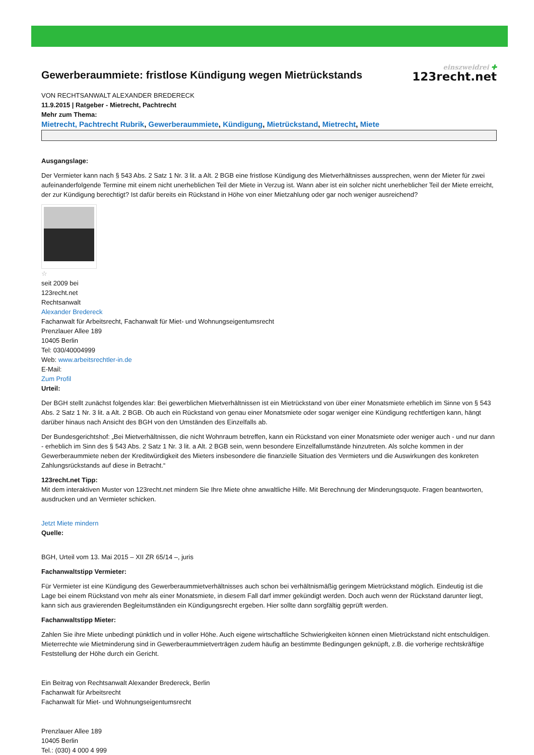einszweidrei ✚
123recht.net
Gewerberaummiete: fristlose Kündigung wegen Mietrückstands
VON RECHTSANWALT ALEXANDER BREDERECK
11.9.2015 | Ratgeber - Mietrecht, Pachtrecht
Mehr zum Thema:
Mietrecht, Pachtrecht Rubrik, Gewerberaummiete, Kündigung, Mietrückstand, Mietrecht, Miete
Ausgangslage:
Der Vermieter kann nach § 543 Abs. 2 Satz 1 Nr. 3 lit. a Alt. 2 BGB eine fristlose Kündigung des Mietverhältnisses aussprechen, wenn der Mieter für zwei aufeinanderfolgende Termine mit einem nicht unerheblichen Teil der Miete in Verzug ist. Wann aber ist ein solcher nicht unerheblicher Teil der Miete erreicht, der zur Kündigung berechtigt? Ist dafür bereits ein Rückstand in Höhe von einer Mietzahlung oder gar noch weniger ausreichend?
☆
seit 2009 bei
123recht.net
Rechtsanwalt
Alexander Bredereck
Fachanwalt für Arbeitsrecht, Fachanwalt für Miet- und Wohnungseigentumsrecht
Prenzlauer Allee 189
10405 Berlin
Tel: 030/40004999
Web: www.arbeitsrechtler-in.de
E-Mail:
Zum Profil
Urteil:
Der BGH stellt zunächst folgendes klar: Bei gewerblichen Mietverhältnissen ist ein Mietrückstand von über einer Monatsmiete erheblich im Sinne von § 543 Abs. 2 Satz 1 Nr. 3 lit. a Alt. 2 BGB. Ob auch ein Rückstand von genau einer Monatsmiete oder sogar weniger eine Kündigung rechtfertigen kann, hängt darüber hinaus nach Ansicht des BGH von den Umständen des Einzelfalls ab.
Der Bundesgerichtshof: „Bei Mietverhältnissen, die nicht Wohnraum betreffen, kann ein Rückstand von einer Monatsmiete oder weniger auch - und nur dann - erheblich im Sinn des § 543 Abs. 2 Satz 1 Nr. 3 lit. a Alt. 2 BGB sein, wenn besondere Einzelfallumstände hinzutreten. Als solche kommen in der Gewerberaummiete neben der Kreditwürdigkeit des Mieters insbesondere die finanzielle Situation des Vermieters und die Auswirkungen des konkreten Zahlungsrückstands auf diese in Betracht.“
123recht.net Tipp:
Mit dem interaktiven Muster von 123recht.net mindern Sie Ihre Miete ohne anwaltliche Hilfe. Mit Berechnung der Minderungsquote. Fragen beantworten, ausdrucken und an Vermieter schicken.
Jetzt Miete mindern
Quelle:
BGH, Urteil vom 13. Mai 2015 – XII ZR 65/14 –, juris
Fachanwaltstipp Vermieter:
Für Vermieter ist eine Kündigung des Gewerberaummietverhältnisses auch schon bei verhältnismäßig geringem Mietrückstand möglich. Eindeutig ist die Lage bei einem Rückstand von mehr als einer Monatsmiete, in diesem Fall darf immer gekündigt werden. Doch auch wenn der Rückstand darunter liegt, kann sich aus gravierenden Begleitumständen ein Kündigungsrecht ergeben. Hier sollte dann sorgfältig geprüft werden.
Fachanwaltstipp Mieter:
Zahlen Sie ihre Miete unbedingt pünktlich und in voller Höhe. Auch eigene wirtschaftliche Schwierigkeiten können einen Mietrückstand nicht entschuldigen. Mieterrechte wie Mietminderung sind in Gewerberaummietverträgen zudem häufig an bestimmte Bedingungen geknüpft, z.B. die vorherige rechtskräftige Feststellung der Höhe durch ein Gericht.
Ein Beitrag von Rechtsanwalt Alexander Bredereck, Berlin
Fachanwalt für Arbeitsrecht
Fachanwalt für Miet- und Wohnungseigentumsrecht
Prenzlauer Allee 189
10405 Berlin
Tel.: (030) 4 000 4 999